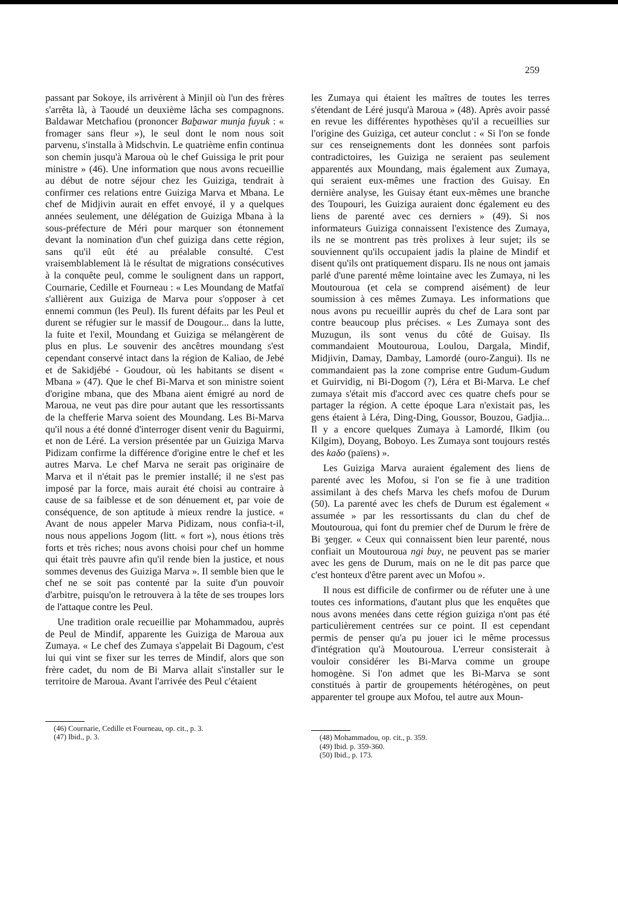259
passant par Sokoye, ils arrivèrent à Minjil où l'un des frères s'arrêta là, à Taoudé un deuxième lâcha ses compagnons. Baldawar Metchafiou (prononcer Baḇawar munja fuyuk : « fromager sans fleur »), le seul dont le nom nous soit parvenu, s'installa à Midschvin. Le quatrième enfin continua son chemin jusqu'à Maroua où le chef Guissiga le prit pour ministre » (46). Une information que nous avons recueillie au début de notre séjour chez les Guiziga, tendrait à confirmer ces relations entre Guiziga Marva et Mbana. Le chef de Midjivin aurait en effet envoyé, il y a quelques années seulement, une délégation de Guiziga Mbana à la sous-préfecture de Méri pour marquer son étonnement devant la nomination d'un chef guiziga dans cette région, sans qu'il eût été au préalable consulté. C'est vraisemblablement là le résultat de migrations consécutives à la conquête peul, comme le soulignent dans un rapport, Cournarie, Cedille et Fourneau : « Les Moundang de Matfaï s'allièrent aux Guiziga de Marva pour s'opposer à cet ennemi commun (les Peul). Ils furent défaits par les Peul et durent se réfugier sur le massif de Dougour... dans la lutte, la fuite et l'exil, Moundang et Guiziga se mélangèrent de plus en plus. Le souvenir des ancêtres moundang s'est cependant conservé intact dans la région de Kaliao, de Jebé et de Sakidjébé - Goudour, où les habitants se disent « Mbana » (47). Que le chef Bi-Marva et son ministre soient d'origine mbana, que des Mbana aient émigré au nord de Maroua, ne veut pas dire pour autant que les ressortissants de la chefferie Marva soient des Moundang. Les Bi-Marva qu'il nous a été donné d'interroger disent venir du Baguirmi, et non de Léré. La version présentée par un Guiziga Marva Pidizam confirme la différence d'origine entre le chef et les autres Marva. Le chef Marva ne serait pas originaire de Marva et il n'était pas le premier installé; il ne s'est pas imposé par la force, mais aurait été choisi au contraire à cause de sa faiblesse et de son dénuement et, par voie de conséquence, de son aptitude à mieux rendre la justice. « Avant de nous appeler Marva Pidizam, nous confia-t-il, nous nous appelions Jogom (litt. « fort »), nous étions très forts et très riches; nous avons choisi pour chef un homme qui était très pauvre afin qu'il rende bien la justice, et nous sommes devenus des Guiziga Marva ». Il semble bien que le chef ne se soit pas contenté par la suite d'un pouvoir d'arbitre, puisqu'on le retrouvera à la tête de ses troupes lors de l'attaque contre les Peul.
Une tradition orale recueillie par Mohammadou, auprès de Peul de Mindif, apparente les Guiziga de Maroua aux Zumaya. « Le chef des Zumaya s'appelait Bi Dagoum, c'est lui qui vint se fixer sur les terres de Mindif, alors que son frère cadet, du nom de Bi Marva allait s'installer sur le territoire de Maroua. Avant l'arrivée des Peul c'étaient
(46) Cournarie, Cedille et Fourneau, op. cit., p. 3.
(47) Ibid., p. 3.
les Zumaya qui étaient les maîtres de toutes les terres s'étendant de Léré jusqu'à Maroua » (48). Après avoir passé en revue les différentes hypothèses qu'il a recueillies sur l'origine des Guiziga, cet auteur conclut : « Si l'on se fonde sur ces renseignements dont les données sont parfois contradictoires, les Guiziga ne seraient pas seulement apparentés aux Moundang, mais également aux Zumaya, qui seraient eux-mêmes une fraction des Guisay. En dernière analyse, les Guisay étant eux-mêmes une branche des Toupouri, les Guiziga auraient donc également eu des liens de parenté avec ces derniers » (49). Si nos informateurs Guiziga connaissent l'existence des Zumaya, ils ne se montrent pas très prolixes à leur sujet; ils se souviennent qu'ils occupaient jadis la plaine de Mindif et disent qu'ils ont pratiquement disparu. Ils ne nous ont jamais parlé d'une parenté même lointaine avec les Zumaya, ni les Moutouroua (et cela se comprend aisément) de leur soumission à ces mêmes Zumaya. Les informations que nous avons pu recueillir auprès du chef de Lara sont par contre beaucoup plus précises. « Les Zumaya sont des Muzugun, ils sont venus du côté de Guisay. Ils commandaient Moutouroua, Loulou, Dargala, Mindif, Midjivin, Damay, Dambay, Lamordé (ouro-Zangui). Ils ne commandaient pas la zone comprise entre Gudum-Gudum et Guirvidig, ni Bi-Dogom (?), Léra et Bi-Marva. Le chef zumaya s'était mis d'accord avec ces quatre chefs pour se partager la région. A cette époque Lara n'existait pas, les gens étaient à Léra, Ding-Ding, Goussor, Bouzou, Gadjia... Il y a encore quelques Zumaya à Lamordé, Ilkim (ou Kilgim), Doyang, Boboyo. Les Zumaya sont toujours restés des kaδo (païens) ».
Les Guiziga Marva auraient également des liens de parenté avec les Mofou, si l'on se fie à une tradition assimilant à des chefs Marva les chefs mofou de Durum (50). La parenté avec les chefs de Durum est également « assumée » par les ressortissants du clan du chef de Moutouroua, qui font du premier chef de Durum le frère de Bi ʒeŋger. « Ceux qui connaissent bien leur parenté, nous confiait un Moutouroua ngi buy, ne peuvent pas se marier avec les gens de Durum, mais on ne le dit pas parce que c'est honteux d'être parent avec un Mofou ».
Il nous est difficile de confirmer ou de réfuter une à une toutes ces informations, d'autant plus que les enquêtes que nous avons menées dans cette région guiziga n'ont pas été particulièrement centrées sur ce point. Il est cependant permis de penser qu'a pu jouer ici le même processus d'intégration qu'à Moutouroua. L'erreur consisterait à vouloir considérer les Bi-Marva comme un groupe homogène. Si l'on admet que les Bi-Marva se sont constitués à partir de groupements hétérogènes, on peut apparenter tel groupe aux Mofou, tel autre aux Moun-
(48) Mohammadou, op. cit., p. 359.
(49) Ibid. p. 359-360.
(50) Ibid., p. 173.